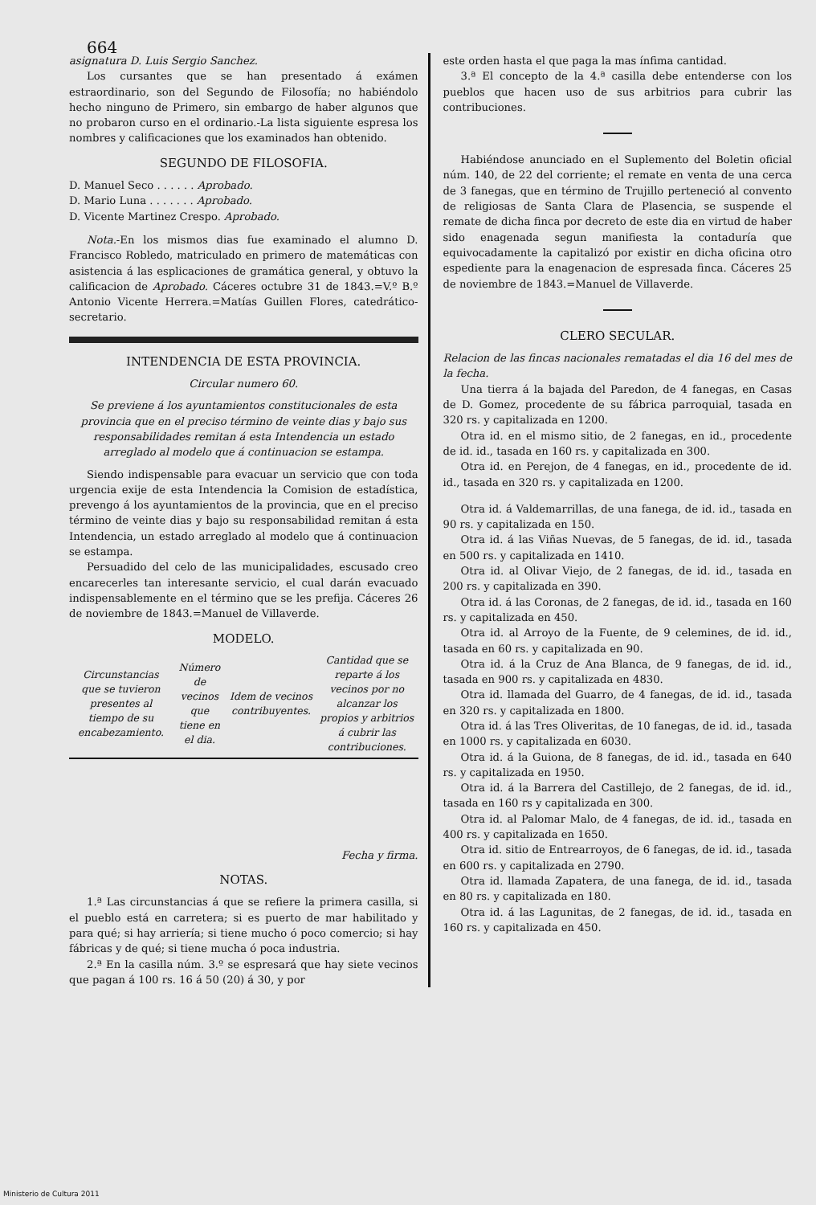664
asignatura D. Luis Sergio Sanchez.
Los cursantes que se han presentado á exámen estraordinario, son del Segundo de Filosofía; no habiéndolo hecho ninguno de Primero, sin embargo de haber algunos que no probaron curso en el ordinario.-La lista siguiente espresa los nombres y calificaciones que los examinados han obtenido.
SEGUNDO DE FILOSOFIA.
D. Manuel Seco . . . . . . Aprobado.
D. Mario Luna . . . . . . . Aprobado.
D. Vicente Martinez Crespo. Aprobado.
Nota.-En los mismos dias fue examinado el alumno D. Francisco Robledo, matriculado en primero de matemáticas con asistencia á las esplicaciones de gramática general, y obtuvo la calificacion de Aprobado. Cáceres octubre 31 de 1843.=V.º B.º Antonio Vicente Herrera.=Matías Guillen Flores, catedrático-secretario.
INTENDENCIA DE ESTA PROVINCIA.
Circular numero 60.
Se previene á los ayuntamientos constitucionales de esta provincia que en el preciso término de veinte dias y bajo sus responsabilidades remitan á esta Intendencia un estado arreglado al modelo que á continuacion se estampa.
Siendo indispensable para evacuar un servicio que con toda urgencia exije de esta Intendencia la Comision de estadística, prevengo á los ayuntamientos de la provincia, que en el preciso término de veinte dias y bajo su responsabilidad remitan á esta Intendencia, un estado arreglado al modelo que á continuacion se estampa.
Persuadido del celo de las municipalidades, escusado creo encarecerles tan interesante servicio, el cual darán evacuado indispensablemente en el término que se les prefija. Cáceres 26 de noviembre de 1843.=Manuel de Villaverde.
MODELO.
| Circunstancias que se tuvieron presentes al tiempo de su encabezamiento. | Número de vecinos que tiene en el dia. | Idem de vecinos contribuyentes. | Cantidad que se reparte á los vecinos por no alcanzar los propios y arbitrios á cubrir las contribuciones. |
| --- | --- | --- | --- |
Fecha y firma.
NOTAS.
1.ª Las circunstancias á que se refiere la primera casilla, si el pueblo está en carretera; si es puerto de mar habilitado y para qué; si hay arriería; si tiene mucho ó poco comercio; si hay fábricas y de qué; si tiene mucha ó poca industria.
2.ª En la casilla núm. 3.º se espresará que hay siete vecinos que pagan á 100 rs. 16 á 50 (20) á 30, y por
este orden hasta el que paga la mas ínfima cantidad.
3.ª El concepto de la 4.ª casilla debe entenderse con los pueblos que hacen uso de sus arbitrios para cubrir las contribuciones.
Habiéndose anunciado en el Suplemento del Boletin oficial núm. 140, de 22 del corriente; el remate en venta de una cerca de 3 fanegas, que en término de Trujillo perteneció al convento de religiosas de Santa Clara de Plasencia, se suspende el remate de dicha finca por decreto de este dia en virtud de haber sido enagenada segun manifiesta la contaduría que equivocadamente la capitalizó por existir en dicha oficina otro espediente para la enagenacion de espresada finca. Cáceres 25 de noviembre de 1843.=Manuel de Villaverde.
CLERO SECULAR.
Relacion de las fincas nacionales rematadas el dia 16 del mes de la fecha.
Una tierra á la bajada del Paredon, de 4 fanegas, en Casas de D. Gomez, procedente de su fábrica parroquial, tasada en 320 rs. y capitalizada en 1200.
Otra id. en el mismo sitio, de 2 fanegas, en id., procedente de id. id., tasada en 160 rs. y capitalizada en 300.
Otra id. en Perejon, de 4 fanegas, en id., procedente de id. id., tasada en 320 rs. y capitalizada en 1200.
Otra id. á Valdemarrillas, de una fanega, de id. id., tasada en 90 rs. y capitalizada en 150.
Otra id. á las Viñas Nuevas, de 5 fanegas, de id. id., tasada en 500 rs. y capitalizada en 1410.
Otra id. al Olivar Viejo, de 2 fanegas, de id. id., tasada en 200 rs. y capitalizada en 390.
Otra id. á las Coronas, de 2 fanegas, de id. id., tasada en 160 rs. y capitalizada en 450.
Otra id. al Arroyo de la Fuente, de 9 celemines, de id. id., tasada en 60 rs. y capitalizada en 90.
Otra id. á la Cruz de Ana Blanca, de 9 fanegas, de id. id., tasada en 900 rs. y capitalizada en 4830.
Otra id. llamada del Guarro, de 4 fanegas, de id. id., tasada en 320 rs. y capitalizada en 1800.
Otra id. á las Tres Oliveritas, de 10 fanegas, de id. id., tasada en 1000 rs. y capitalizada en 6030.
Otra id. á la Guiona, de 8 fanegas, de id. id., tasada en 640 rs. y capitalizada en 1950.
Otra id. á la Barrera del Castillejo, de 2 fanegas, de id. id., tasada en 160 rs y capitalizada en 300.
Otra id. al Palomar Malo, de 4 fanegas, de id. id., tasada en 400 rs. y capitalizada en 1650.
Otra id. sitio de Entrearroyos, de 6 fanegas, de id. id., tasada en 600 rs. y capitalizada en 2790.
Otra id. llamada Zapatera, de una fanega, de id. id., tasada en 80 rs. y capitalizada en 180.
Otra id. á las Lagunitas, de 2 fanegas, de id. id., tasada en 160 rs. y capitalizada en 450.
Ministerio de Cultura 2011